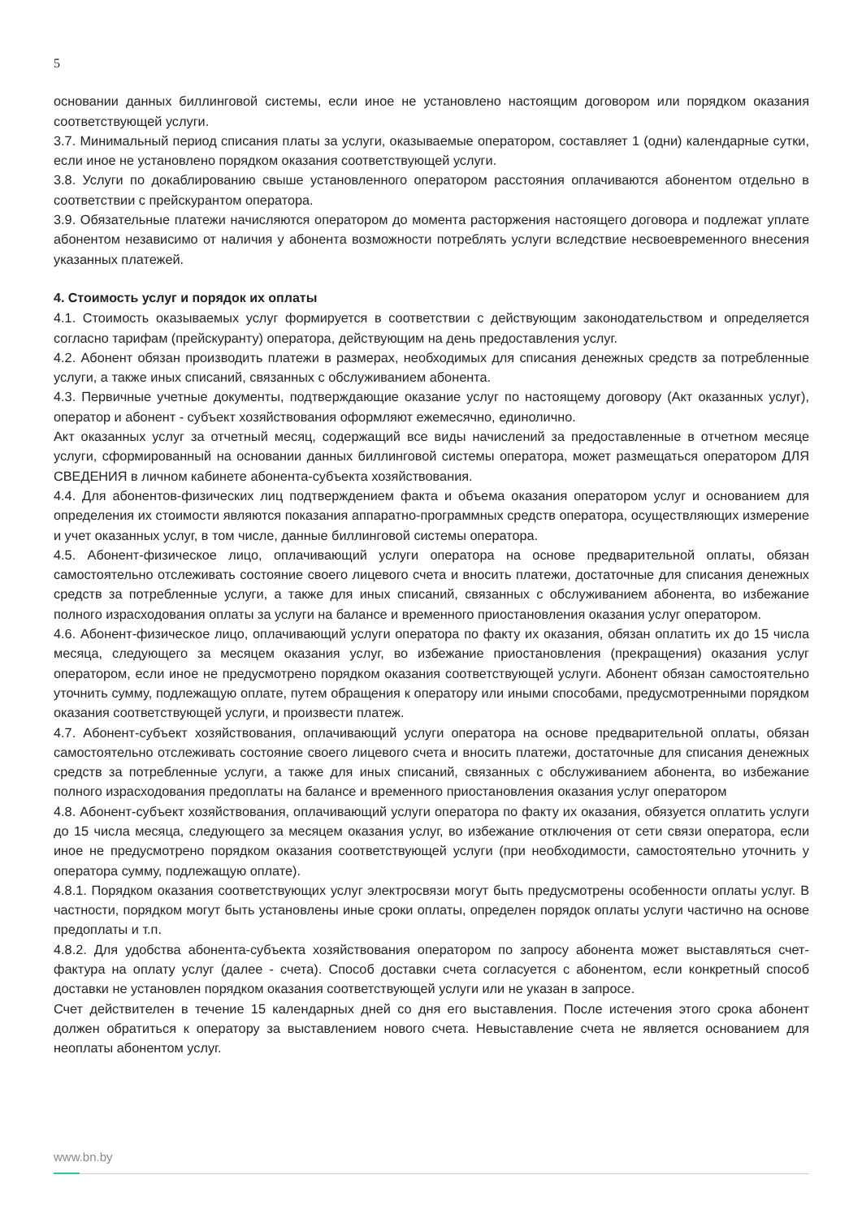5
основании данных биллинговой системы, если иное не установлено настоящим договором или порядком оказания соответствующей услуги.
3.7. Минимальный период списания платы за услуги, оказываемые оператором, составляет 1 (одни) календарные сутки, если иное не установлено порядком оказания соответствующей услуги.
3.8. Услуги по докаблированию свыше установленного оператором расстояния оплачиваются абонентом отдельно в соответствии с прейскурантом оператора.
3.9. Обязательные платежи начисляются оператором до момента расторжения настоящего договора и подлежат уплате абонентом независимо от наличия у абонента возможности потреблять услуги вследствие несвоевременного внесения указанных платежей.
4. Стоимость услуг и порядок их оплаты
4.1. Стоимость оказываемых услуг формируется в соответствии с действующим законодательством и определяется согласно тарифам (прейскуранту) оператора, действующим на день предоставления услуг.
4.2. Абонент обязан производить платежи в размерах, необходимых для списания денежных средств за потребленные услуги, а также иных списаний, связанных с обслуживанием абонента.
4.3. Первичные учетные документы, подтверждающие оказание услуг по настоящему договору (Акт оказанных услуг), оператор и абонент - субъект хозяйствования оформляют ежемесячно, единолично.
Акт оказанных услуг за отчетный месяц, содержащий все виды начислений за предоставленные в отчетном месяце услуги, сформированный на основании данных биллинговой системы оператора, может размещаться оператором ДЛЯ СВЕДЕНИЯ в личном кабинете абонента-субъекта хозяйствования.
4.4. Для абонентов-физических лиц подтверждением факта и объема оказания оператором услуг и основанием для определения их стоимости являются показания аппаратно-программных средств оператора, осуществляющих измерение и учет оказанных услуг, в том числе, данные биллинговой системы оператора.
4.5. Абонент-физическое лицо, оплачивающий услуги оператора на основе предварительной оплаты, обязан самостоятельно отслеживать состояние своего лицевого счета и вносить платежи, достаточные для списания денежных средств за потребленные услуги, а также для иных списаний, связанных с обслуживанием абонента, во избежание полного израсходования оплаты за услуги на балансе и временного приостановления оказания услуг оператором.
4.6. Абонент-физическое лицо, оплачивающий услуги оператора по факту их оказания, обязан оплатить их до 15 числа месяца, следующего за месяцем оказания услуг, во избежание приостановления (прекращения) оказания услуг оператором, если иное не предусмотрено порядком оказания соответствующей услуги. Абонент обязан самостоятельно уточнить сумму, подлежащую оплате, путем обращения к оператору или иными способами, предусмотренными порядком оказания соответствующей услуги, и произвести платеж.
4.7. Абонент-субъект хозяйствования, оплачивающий услуги оператора на основе предварительной оплаты, обязан самостоятельно отслеживать состояние своего лицевого счета и вносить платежи, достаточные для списания денежных средств за потребленные услуги, а также для иных списаний, связанных с обслуживанием абонента, во избежание полного израсходования предоплаты на балансе и временного приостановления оказания услуг оператором
4.8. Абонент-субъект хозяйствования, оплачивающий услуги оператора по факту их оказания, обязуется оплатить услуги до 15 числа месяца, следующего за месяцем оказания услуг, во избежание отключения от сети связи оператора, если иное не предусмотрено порядком оказания соответствующей услуги (при необходимости, самостоятельно уточнить у оператора сумму, подлежащую оплате).
4.8.1. Порядком оказания соответствующих услуг электросвязи могут быть предусмотрены особенности оплаты услуг. В частности, порядком могут быть установлены иные сроки оплаты, определен порядок оплаты услуги частично на основе предоплаты и т.п.
4.8.2. Для удобства абонента-субъекта хозяйствования оператором по запросу абонента может выставляться счет-фактура на оплату услуг (далее - счета). Способ доставки счета согласуется с абонентом, если конкретный способ доставки не установлен порядком оказания соответствующей услуги или не указан в запросе.
Счет действителен в течение 15 календарных дней со дня его выставления. После истечения этого срока абонент должен обратиться к оператору за выставлением нового счета. Невыставление счета не является основанием для неоплаты абонентом услуг.
www.bn.by